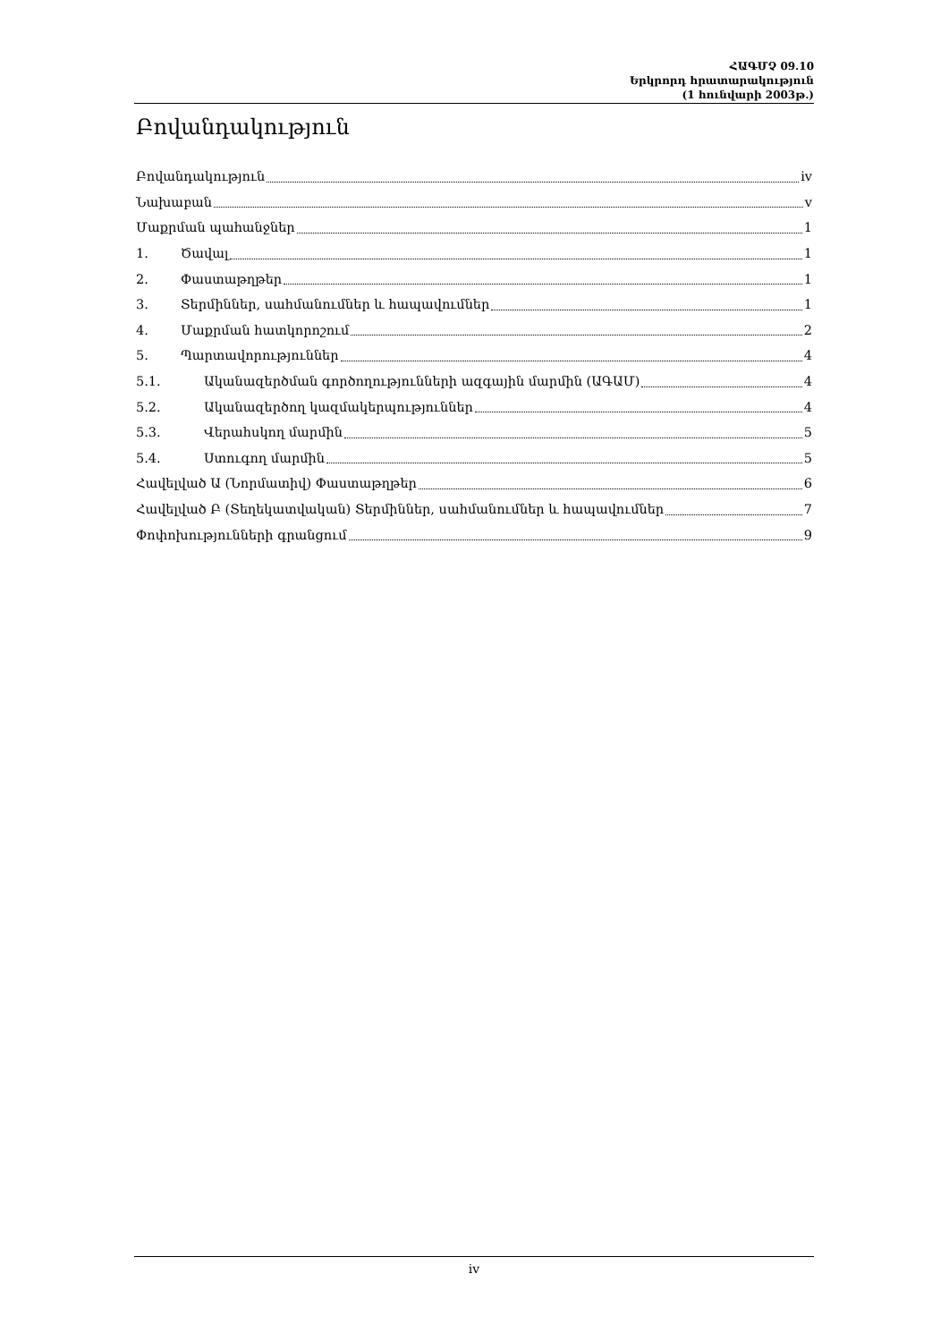ՀԱԳՄՉ 09.10
Երկրորդ հրատարակություն
(1 հունվարի 2003թ.)
Բովանդակություն
Բովանդակություն iv
Նախաբան v
Մաքրման պահանջներ 1
1. Ծավալ 1
2. Փաստաթղթեր 1
3. Տերմիններ, սահմանումներ և հապավումներ 1
4. Մաքրման հատկորոշում 2
5. Պարտավորություններ 4
5.1. Ականազերծման գործողությունների ազգային մարմին (ԱԳԱՄ) 4
5.2. Ականազերծող կազմակերպություններ 4
5.3. Վերահսկող մարմին 5
5.4. Ստուգող մարմին 5
Հավելված Ա (Նորմատիվ) Փաստաթղթեր 6
Հավելված Բ (Տեղեկատվական) Տերմիններ, սահմանումներ և հապավումներ 7
Փոփոխությունների գրանցում 9
iv